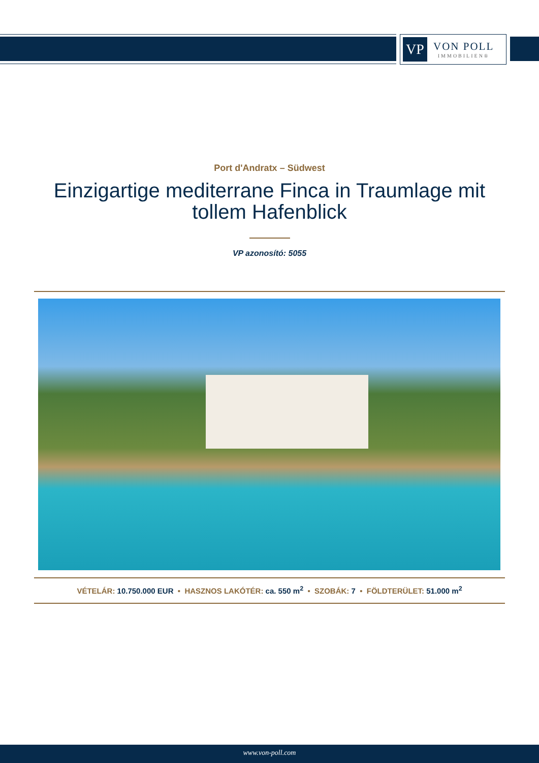VP
VON POLL
IMMOBILIEN®
Port d'Andratx – Südwest
Einzigartige mediterrane Finca in Traumlage mit tollem Hafenblick
VP azonosító: 5055
VÉTELÁR: 10.750.000 EUR • HASZNOS LAKÓTÉR: ca. 550 m<sup>2</sup> • SZOBÁK: 7 • FÖLDTERÜLET: 51.000 m<sup>2</sup>
www.von-poll.com